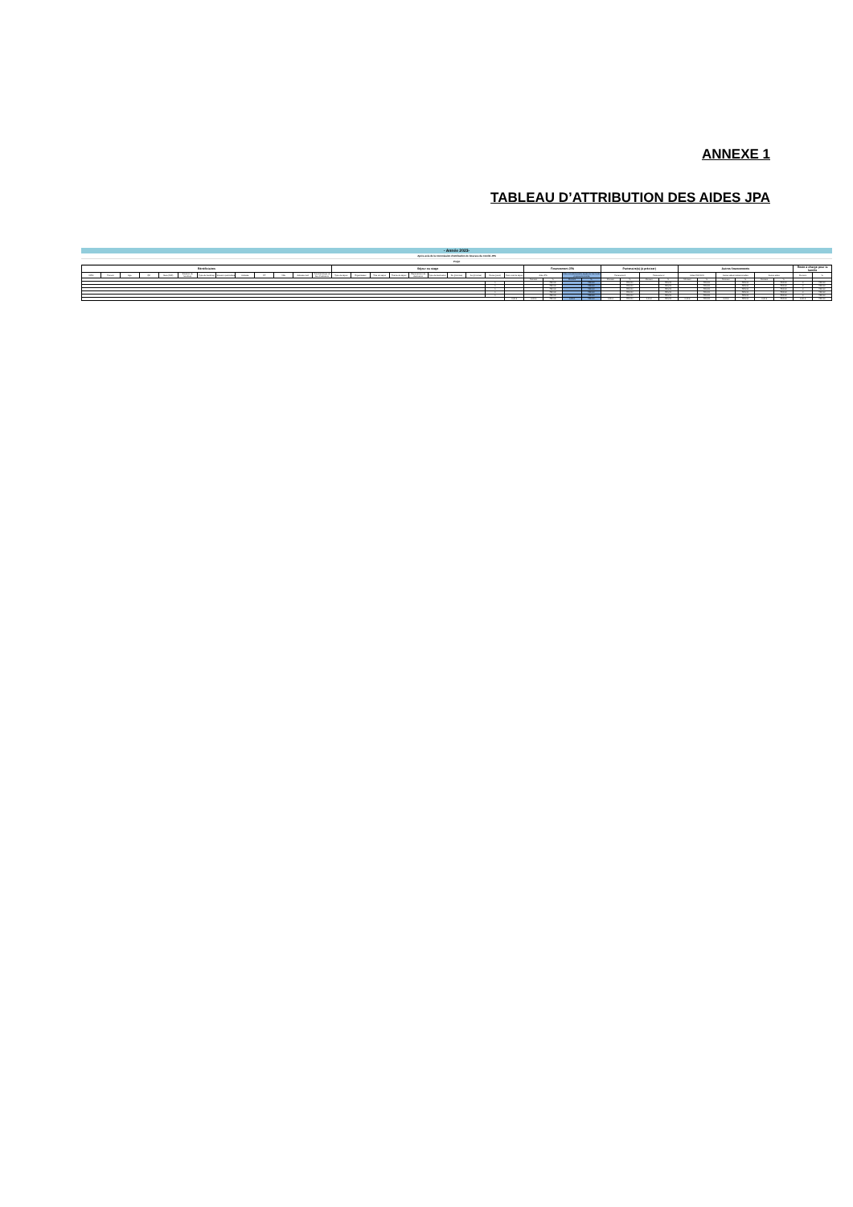ANNEXE 1
TABLEAU D’ATTRIBUTION DES AIDES JPA
- Année 2023-
Après avis de la commission d'attribution de bourses du comité JPA
Projet
| Bénéficiaires | | | | | | | | | | | | | Séjour ou stage | | | | | | | | | | Financement JPA | | | | Partenaire(s) (à préciser) | | | | Autres financements | | | | | | Reste à charge pour la famille | |
| --- | --- | --- | --- | --- | --- | --- | --- | --- | --- | --- | --- | --- | --- | --- | --- | --- | --- | --- | --- | --- | --- | --- | --- | --- | --- | --- | --- | --- | --- | --- | --- | --- | --- | --- | --- | --- | --- | --- |
| NOM | Prénom | Age | QF | Sexe (M/F) | Situation de handicap | Type de handicap | Situation particulière | Adresse | CP | Ville | Adresse mail | Caractéristique du lieu d'habitation | Type de séjour | Organisateur | Titre du séjour | Thème du séjour | Département de destination | Type de destination | Du (j/mm/aa) | Au (j/mm/aa) | Durée (jours) | Coût total du séjour | Aide JPA | | Aide complémentaire payée sur les fonds propres du comité | | Partenariat 1 | | Partenariat 2 | | Aides CAF AVS | | Autres aides institutionnelles | | Autres aides | | Montant | % |
| | | | | | | | | | | | | | | | | | | | | | | | Montant | % | Montant | % | Montant | % | Montant | % | Montant | % | Montant | % | Montant | % | | |
| | | | | | | | | | | | | | | | | | | | | | 1 | | | #DIV/0! | | #DIV/0! | | #DIV/0! | | #DIV/0! | | #DIV/0! | | #DIV/0! | | #DIV/0! | 0 | #DIV/0! |
| | | | | | | | | | | | | | | | | | | | | | 1 | | | #DIV/0! | | #DIV/0! | | #DIV/0! | | #DIV/0! | | #DIV/0! | | #DIV/0! | | #DIV/0! | 0 | #DIV/0! |
| | | | | | | | | | | | | | | | | | | | | | 1 | | | #DIV/0! | | #DIV/0! | | #DIV/0! | | #DIV/0! | | #DIV/0! | | #DIV/0! | | #DIV/0! | 0 | #DIV/0! |
| | | | | | | | | | | | | | | | | | | | | | 1 | | | #DIV/0! | | #DIV/0! | | #DIV/0! | | #DIV/0! | | #DIV/0! | | #DIV/0! | | #DIV/0! | 0 | #DIV/0! |
| | | | | | | | | | | | | | | | | | | | | | 1 | | | #DIV/0! | | #DIV/0! | | #DIV/0! | | #DIV/0! | | #DIV/0! | | #DIV/0! | | #DIV/0! | 0 | #DIV/0! |
| | | | | | | | | | | | | | | | | | | | | | | 0,00 € | 0,00 € | #DIV/0! | 0,00 € | #DIV/0! | 0,00 € | #DIV/0! | 0,00 € | #DIV/0! | 0,00 € | #DIV/0! | 0,00 € | #DIV/0! | 0,00 € | #DIV/0! | 0,00 € | #DIV/0! |